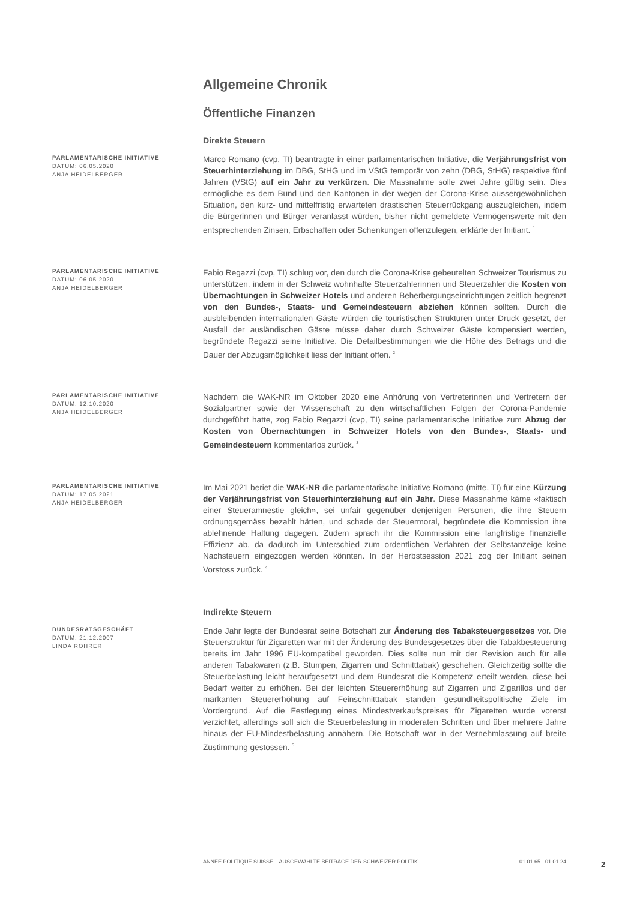Allgemeine Chronik
Öffentliche Finanzen
Direkte Steuern
PARLAMENTARISCHE INITIATIVE
DATUM: 06.05.2020
ANJA HEIDELBERGER
Marco Romano (cvp, TI) beantragte in einer parlamentarischen Initiative, die Verjährungsfrist von Steuerhinterziehung im DBG, StHG und im VStG temporär von zehn (DBG, StHG) respektive fünf Jahren (VStG) auf ein Jahr zu verkürzen. Die Massnahme solle zwei Jahre gültig sein. Dies ermögliche es dem Bund und den Kantonen in der wegen der Corona-Krise aussergewöhnlichen Situation, den kurz- und mittelfristig erwarteten drastischen Steuerrückgang auszugleichen, indem die Bürgerinnen und Bürger veranlasst würden, bisher nicht gemeldete Vermögenswerte mit den entsprechenden Zinsen, Erbschaften oder Schenkungen offenzulegen, erklärte der Initiant. <sup>1</sup>
PARLAMENTARISCHE INITIATIVE
DATUM: 06.05.2020
ANJA HEIDELBERGER
Fabio Regazzi (cvp, TI) schlug vor, den durch die Corona-Krise gebeutelten Schweizer Tourismus zu unterstützen, indem in der Schweiz wohnhafte Steuerzahlerinnen und Steuerzahler die Kosten von Übernachtungen in Schweizer Hotels und anderen Beherbergungseinrichtungen zeitlich begrenzt von den Bundes-, Staats- und Gemeindesteuern abziehen können sollten. Durch die ausbleibenden internationalen Gäste würden die touristischen Strukturen unter Druck gesetzt, der Ausfall der ausländischen Gäste müsse daher durch Schweizer Gäste kompensiert werden, begründete Regazzi seine Initiative. Die Detailbestimmungen wie die Höhe des Betrags und die Dauer der Abzugsmöglichkeit liess der Initiant offen. <sup>2</sup>
PARLAMENTARISCHE INITIATIVE
DATUM: 12.10.2020
ANJA HEIDELBERGER
Nachdem die WAK-NR im Oktober 2020 eine Anhörung von Vertreterinnen und Vertretern der Sozialpartner sowie der Wissenschaft zu den wirtschaftlichen Folgen der Corona-Pandemie durchgeführt hatte, zog Fabio Regazzi (cvp, TI) seine parlamentarische Initiative zum Abzug der Kosten von Übernachtungen in Schweizer Hotels von den Bundes-, Staats- und Gemeindesteuern kommentarlos zurück. <sup>3</sup>
PARLAMENTARISCHE INITIATIVE
DATUM: 17.05.2021
ANJA HEIDELBERGER
Im Mai 2021 beriet die WAK-NR die parlamentarische Initiative Romano (mitte, TI) für eine Kürzung der Verjährungsfrist von Steuerhinterziehung auf ein Jahr. Diese Massnahme käme «faktisch einer Steueramnestie gleich», sei unfair gegenüber denjenigen Personen, die ihre Steuern ordnungsgemäss bezahlt hätten, und schade der Steuermoral, begründete die Kommission ihre ablehnende Haltung dagegen. Zudem sprach ihr die Kommission eine langfristige finanzielle Effizienz ab, da dadurch im Unterschied zum ordentlichen Verfahren der Selbstanzeige keine Nachsteuern eingezogen werden könnten. In der Herbstsession 2021 zog der Initiant seinen Vorstoss zurück. <sup>4</sup>
Indirekte Steuern
BUNDESRATSGESCHÄFT
DATUM: 21.12.2007
LINDA ROHRER
Ende Jahr legte der Bundesrat seine Botschaft zur Änderung des Tabaksteuergesetzes vor. Die Steuerstruktur für Zigaretten war mit der Änderung des Bundesgesetzes über die Tabakbesteuerung bereits im Jahr 1996 EU-kompatibel geworden. Dies sollte nun mit der Revision auch für alle anderen Tabakwaren (z.B. Stumpen, Zigarren und Schnitttabak) geschehen. Gleichzeitig sollte die Steuerbelastung leicht heraufgesetzt und dem Bundesrat die Kompetenz erteilt werden, diese bei Bedarf weiter zu erhöhen. Bei der leichten Steuererhöhung auf Zigarren und Zigarillos und der markanten Steuererhöhung auf Feinschnitttabak standen gesundheitspolitische Ziele im Vordergrund. Auf die Festlegung eines Mindestverkaufspreises für Zigaretten wurde vorerst verzichtet, allerdings soll sich die Steuerbelastung in moderaten Schritten und über mehrere Jahre hinaus der EU-Mindestbelastung annähern. Die Botschaft war in der Vernehmlassung auf breite Zustimmung gestossen. <sup>5</sup>
ANNÉE POLITIQUE SUISSE – AUSGEWÄHLTE BEITRÄGE DER SCHWEIZER POLITIK 01.01.65 - 01.01.24
2